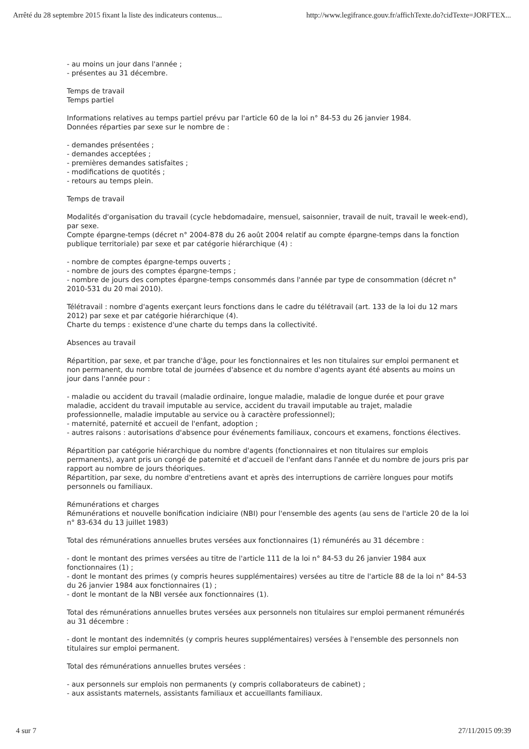Arrêté du 28 septembre 2015 fixant la liste des indicateurs contenus... http://www.legifrance.gouv.fr/affichTexte.do?cidTexte=JORFTEX...
- au moins un jour dans l'année ;
- présentes au 31 décembre.
Temps de travail
Temps partiel
Informations relatives au temps partiel prévu par l'article 60 de la loi n° 84-53 du 26 janvier 1984.
Données réparties par sexe sur le nombre de :
- demandes présentées ;
- demandes acceptées ;
- premières demandes satisfaites ;
- modifications de quotités ;
- retours au temps plein.
Temps de travail
Modalités d'organisation du travail (cycle hebdomadaire, mensuel, saisonnier, travail de nuit, travail le week-end), par sexe.
Compte épargne-temps (décret n° 2004-878 du 26 août 2004 relatif au compte épargne-temps dans la fonction publique territoriale) par sexe et par catégorie hiérarchique (4) :
- nombre de comptes épargne-temps ouverts ;
- nombre de jours des comptes épargne-temps ;
- nombre de jours des comptes épargne-temps consommés dans l'année par type de consommation (décret n° 2010-531 du 20 mai 2010).
Télétravail : nombre d'agents exerçant leurs fonctions dans le cadre du télétravail (art. 133 de la loi du 12 mars 2012) par sexe et par catégorie hiérarchique (4).
Charte du temps : existence d'une charte du temps dans la collectivité.
Absences au travail
Répartition, par sexe, et par tranche d'âge, pour les fonctionnaires et les non titulaires sur emploi permanent et non permanent, du nombre total de journées d'absence et du nombre d'agents ayant été absents au moins un jour dans l'année pour :
- maladie ou accident du travail (maladie ordinaire, longue maladie, maladie de longue durée et pour grave maladie, accident du travail imputable au service, accident du travail imputable au trajet, maladie professionnelle, maladie imputable au service ou à caractère professionnel);
- maternité, paternité et accueil de l'enfant, adoption ;
- autres raisons : autorisations d'absence pour événements familiaux, concours et examens, fonctions électives.
Répartition par catégorie hiérarchique du nombre d'agents (fonctionnaires et non titulaires sur emplois permanents), ayant pris un congé de paternité et d'accueil de l'enfant dans l'année et du nombre de jours pris par rapport au nombre de jours théoriques.
Répartition, par sexe, du nombre d'entretiens avant et après des interruptions de carrière longues pour motifs personnels ou familiaux.
Rémunérations et charges
Rémunérations et nouvelle bonification indiciaire (NBI) pour l'ensemble des agents (au sens de l'article 20 de la loi n° 83-634 du 13 juillet 1983)
Total des rémunérations annuelles brutes versées aux fonctionnaires (1) rémunérés au 31 décembre :
- dont le montant des primes versées au titre de l'article 111 de la loi n° 84-53 du 26 janvier 1984 aux fonctionnaires (1) ;
- dont le montant des primes (y compris heures supplémentaires) versées au titre de l'article 88 de la loi n° 84-53 du 26 janvier 1984 aux fonctionnaires (1) ;
- dont le montant de la NBI versée aux fonctionnaires (1).
Total des rémunérations annuelles brutes versées aux personnels non titulaires sur emploi permanent rémunérés au 31 décembre :
- dont le montant des indemnités (y compris heures supplémentaires) versées à l'ensemble des personnels non titulaires sur emploi permanent.
Total des rémunérations annuelles brutes versées :
- aux personnels sur emplois non permanents (y compris collaborateurs de cabinet) ;
- aux assistants maternels, assistants familiaux et accueillants familiaux.
4 sur 7 27/11/2015 09:39